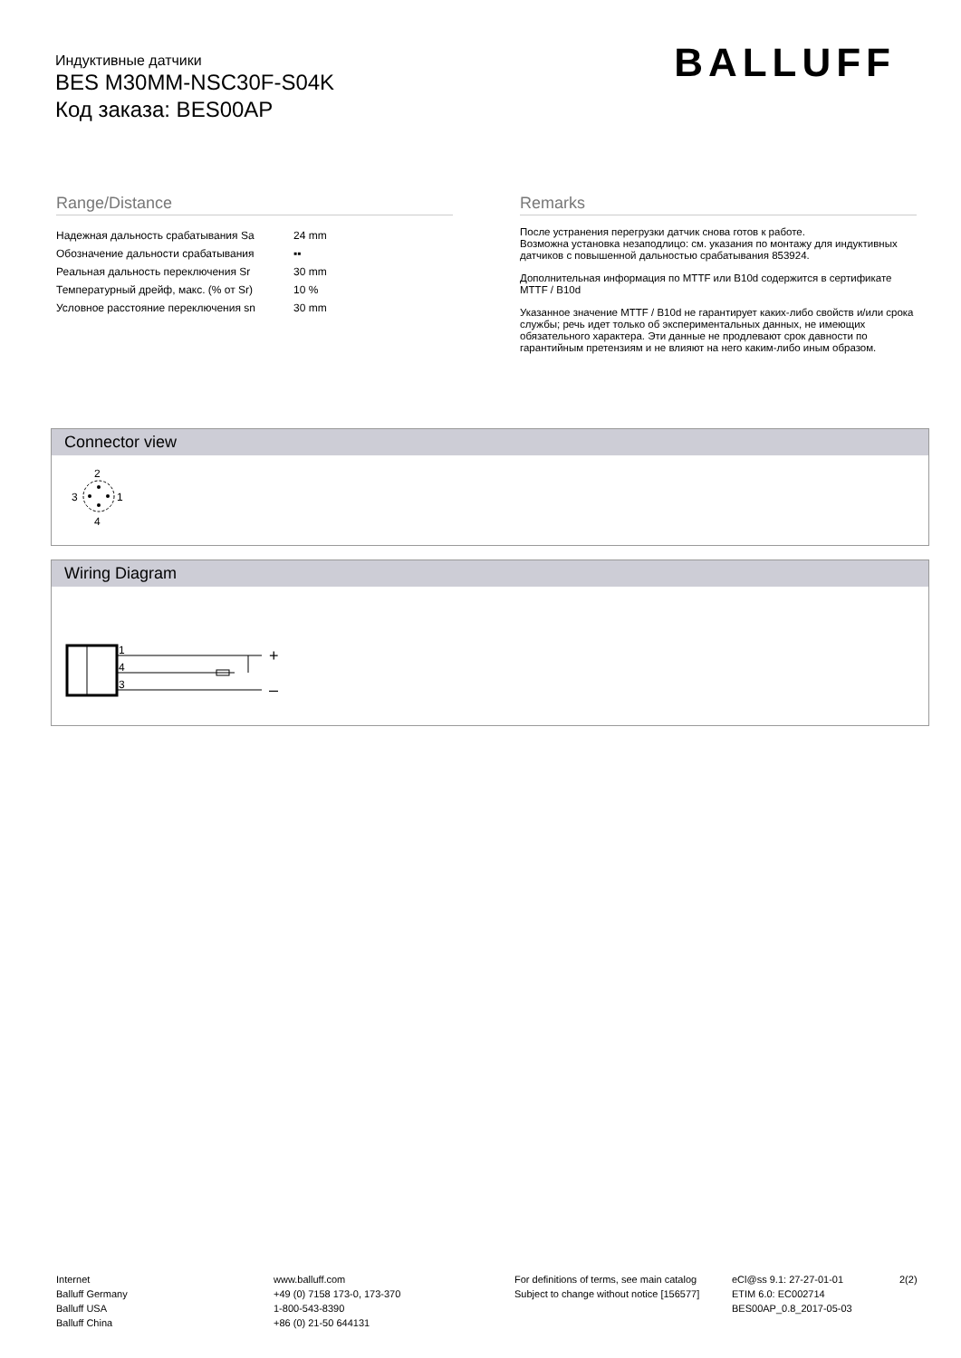Индуктивные датчики
BES M30MM-NSC30F-S04K
Код заказа: BES00AP
BALLUFF
Range/Distance
| Надежная дальность срабатывания Sa | 24 mm |
| Обозначение дальности срабатывания | ▪▪ |
| Реальная дальность переключения Sr | 30 mm |
| Температурный дрейф, макс. (% от Sr) | 10 % |
| Условное расстояние переключения sn | 30 mm |
Remarks
После устранения перегрузки датчик снова готов к работе.
Возможна установка незаподлицо: см. указания по монтажу для индуктивных датчиков с повышенной дальностью срабатывания 853924.
Дополнительная информация по MTTF или B10d содержится в сертификате MTTF / B10d
Указанное значение MTTF / B10d не гарантирует каких-либо свойств и/или срока службы; речь идет только об экспериментальных данных, не имеющих обязательного характера. Эти данные не продлевают срок давности по гарантийным претензиям и не влияют на него каким-либо иным образом.
Connector view
2
4
3
1
Wiring Diagram
1
4
3
+
–
Internet
Balluff Germany
Balluff USA
Balluff China
www.balluff.com
+49 (0) 7158 173-0, 173-370
1-800-543-8390
+86 (0) 21-50 644131
For definitions of terms, see main catalog
Subject to change without notice [156577]
eCl@ss 9.1: 27-27-01-01
ETIM 6.0: EC002714
BES00AP_0.8_2017-05-03
2(2)